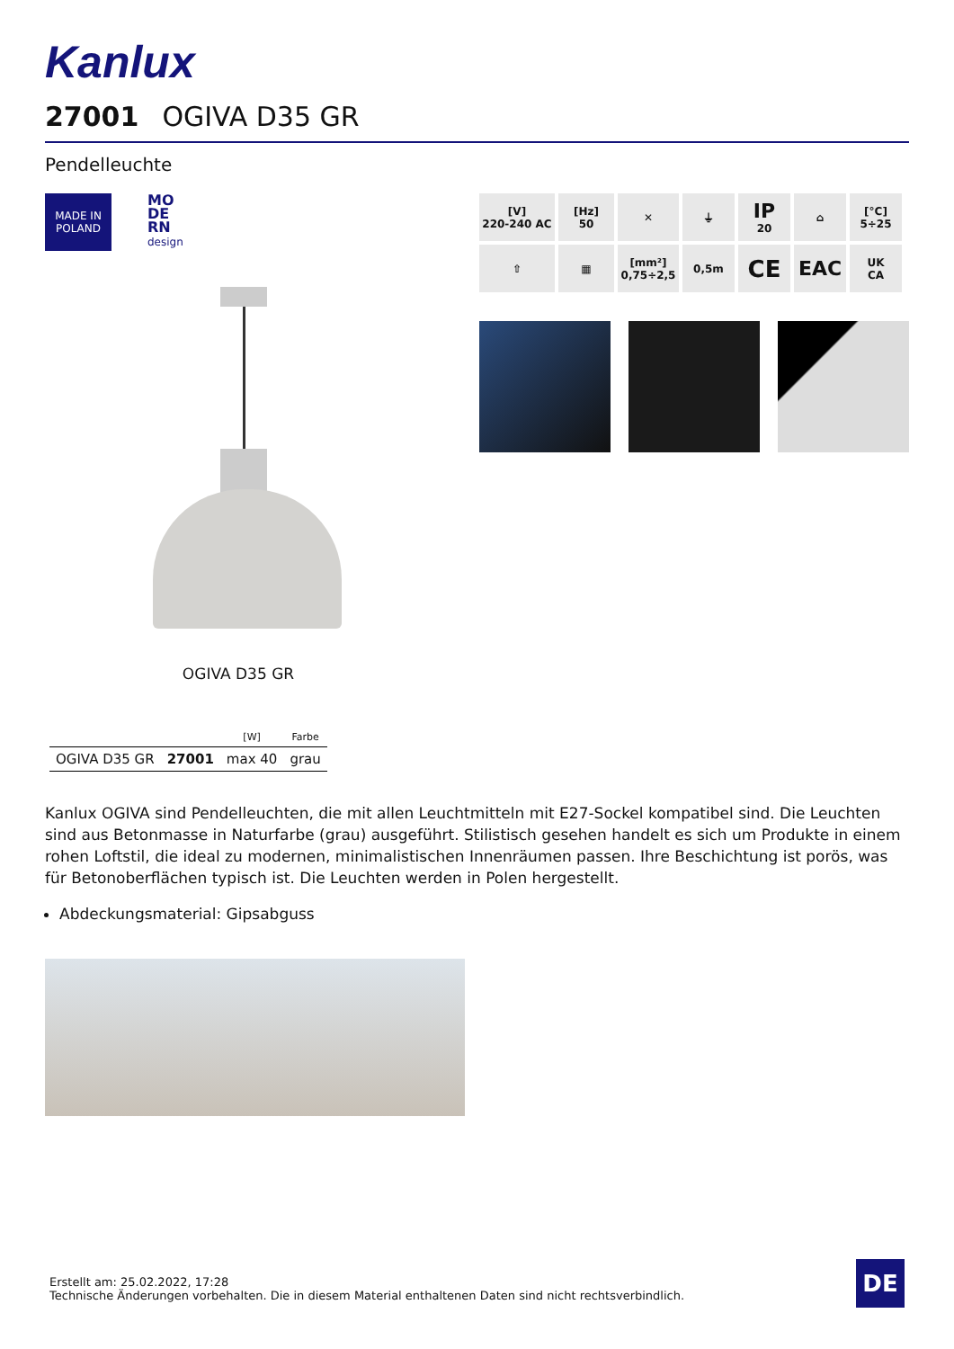Kanlux
27001 OGIVA D35 GR
Pendelleuchte
MADE IN
POLAND
MO
DE
RN
design
OGIVA D35 GR
| | | [W] | Farbe |
| --- | --- | --- | --- |
| OGIVA D35 GR | 27001 | max 40 | grau |
[V]
220-240 AC
[Hz]
50
✕
⏚
IP
20
⌂
[°C]
5÷25
⇧
▦
[mm²]
0,75÷2,5
0,5m
CE
EAC
UK
CA
Kanlux OGIVA sind Pendelleuchten, die mit allen Leuchtmitteln mit E27-Sockel kompatibel sind. Die Leuchten sind aus Betonmasse in Naturfarbe (grau) ausgeführt. Stilistisch gesehen handelt es sich um Produkte in einem rohen Loftstil, die ideal zu modernen, minimalistischen Innenräumen passen. Ihre Beschichtung ist porös, was für Betonoberflächen typisch ist. Die Leuchten werden in Polen hergestellt.
Abdeckungsmaterial: Gipsabguss
Erstellt am: 25.02.2022, 17:28
Technische Änderungen vorbehalten. Die in diesem Material enthaltenen Daten sind nicht rechtsverbindlich.
DE